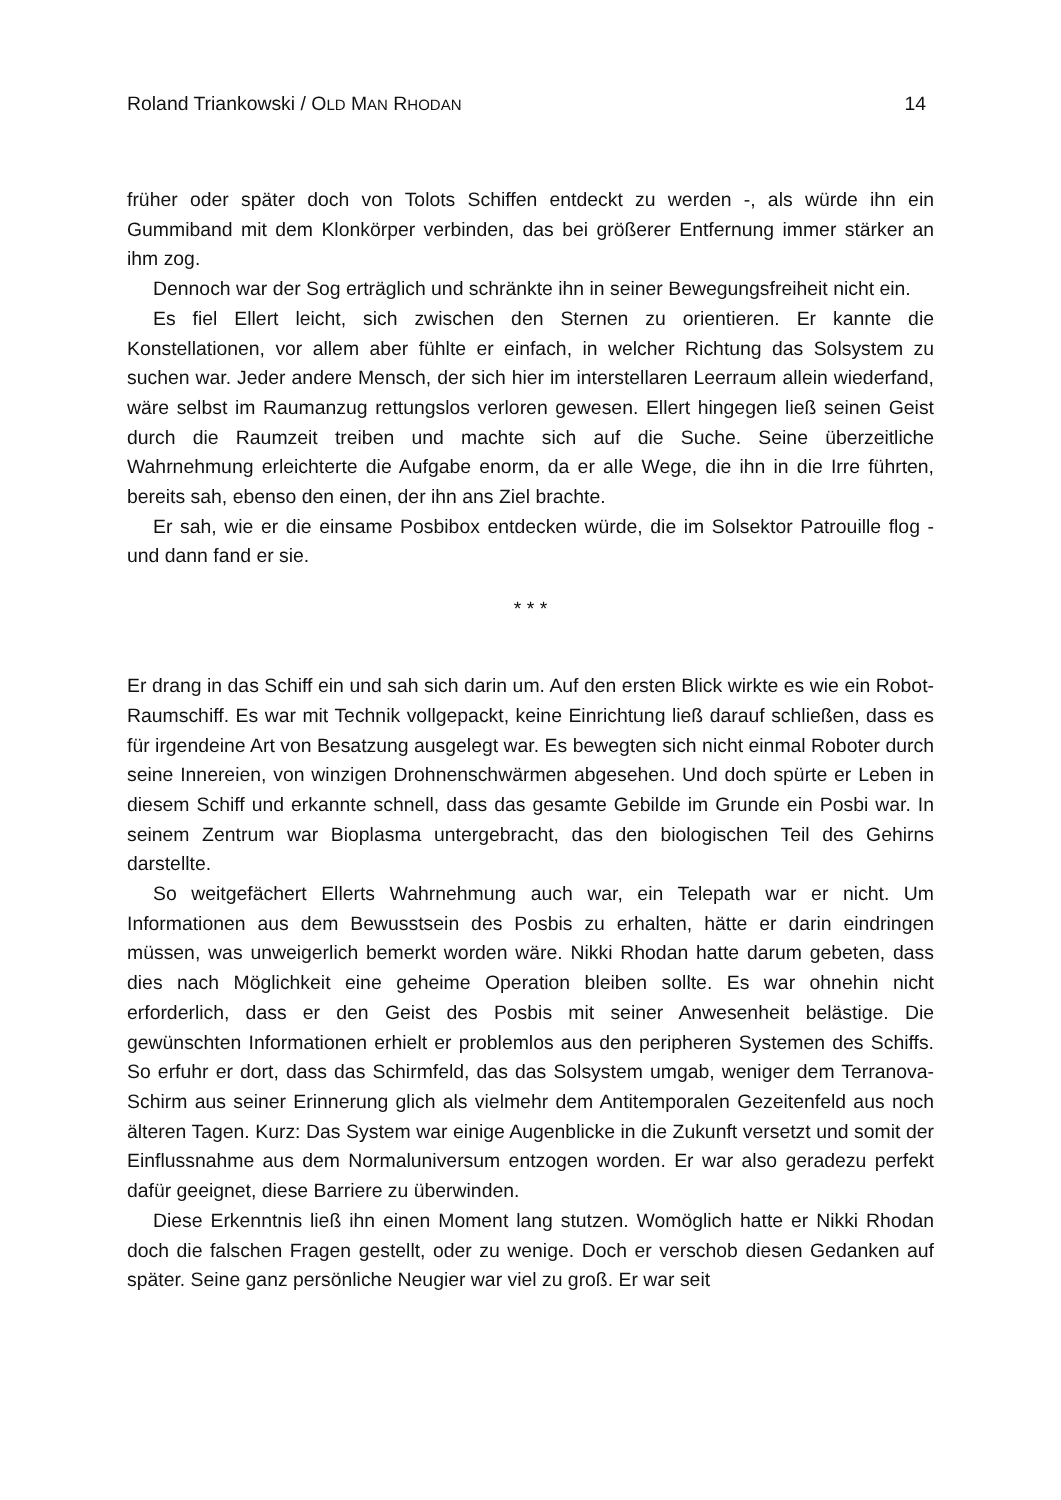Roland Triankowski / OLD MAN RHODAN 14
früher oder später doch von Tolots Schiffen entdeckt zu werden -, als würde ihn ein Gummiband mit dem Klonkörper verbinden, das bei größerer Entfernung immer stärker an ihm zog.
Dennoch war der Sog erträglich und schränkte ihn in seiner Bewegungsfreiheit nicht ein.
Es fiel Ellert leicht, sich zwischen den Sternen zu orientieren. Er kannte die Konstellationen, vor allem aber fühlte er einfach, in welcher Richtung das Solsystem zu suchen war. Jeder andere Mensch, der sich hier im interstellaren Leerraum allein wiederfand, wäre selbst im Raumanzug rettungslos verloren gewesen. Ellert hingegen ließ seinen Geist durch die Raumzeit treiben und machte sich auf die Suche. Seine überzeitliche Wahrnehmung erleichterte die Aufgabe enorm, da er alle Wege, die ihn in die Irre führten, bereits sah, ebenso den einen, der ihn ans Ziel brachte.
Er sah, wie er die einsame Posbibox entdecken würde, die im Solsektor Patrouille flog - und dann fand er sie.
* * *
Er drang in das Schiff ein und sah sich darin um. Auf den ersten Blick wirkte es wie ein Robot-Raumschiff. Es war mit Technik vollgepackt, keine Einrichtung ließ darauf schließen, dass es für irgendeine Art von Besatzung ausgelegt war. Es bewegten sich nicht einmal Roboter durch seine Innereien, von winzigen Drohnenschwärmen abgesehen. Und doch spürte er Leben in diesem Schiff und erkannte schnell, dass das gesamte Gebilde im Grunde ein Posbi war. In seinem Zentrum war Bioplasma untergebracht, das den biologischen Teil des Gehirns darstellte.
So weitgefächert Ellerts Wahrnehmung auch war, ein Telepath war er nicht. Um Informationen aus dem Bewusstsein des Posbis zu erhalten, hätte er darin eindringen müssen, was unweigerlich bemerkt worden wäre. Nikki Rhodan hatte darum gebeten, dass dies nach Möglichkeit eine geheime Operation bleiben sollte. Es war ohnehin nicht erforderlich, dass er den Geist des Posbis mit seiner Anwesenheit belästige. Die gewünschten Informationen erhielt er problemlos aus den peripheren Systemen des Schiffs. So erfuhr er dort, dass das Schirmfeld, das das Solsystem umgab, weniger dem Terranova-Schirm aus seiner Erinnerung glich als vielmehr dem Antitemporalen Gezeitenfeld aus noch älteren Tagen. Kurz: Das System war einige Augenblicke in die Zukunft versetzt und somit der Einflussnahme aus dem Normaluniversum entzogen worden. Er war also geradezu perfekt dafür geeignet, diese Barriere zu überwinden.
Diese Erkenntnis ließ ihn einen Moment lang stutzen. Womöglich hatte er Nikki Rhodan doch die falschen Fragen gestellt, oder zu wenige. Doch er verschob diesen Gedanken auf später. Seine ganz persönliche Neugier war viel zu groß. Er war seit